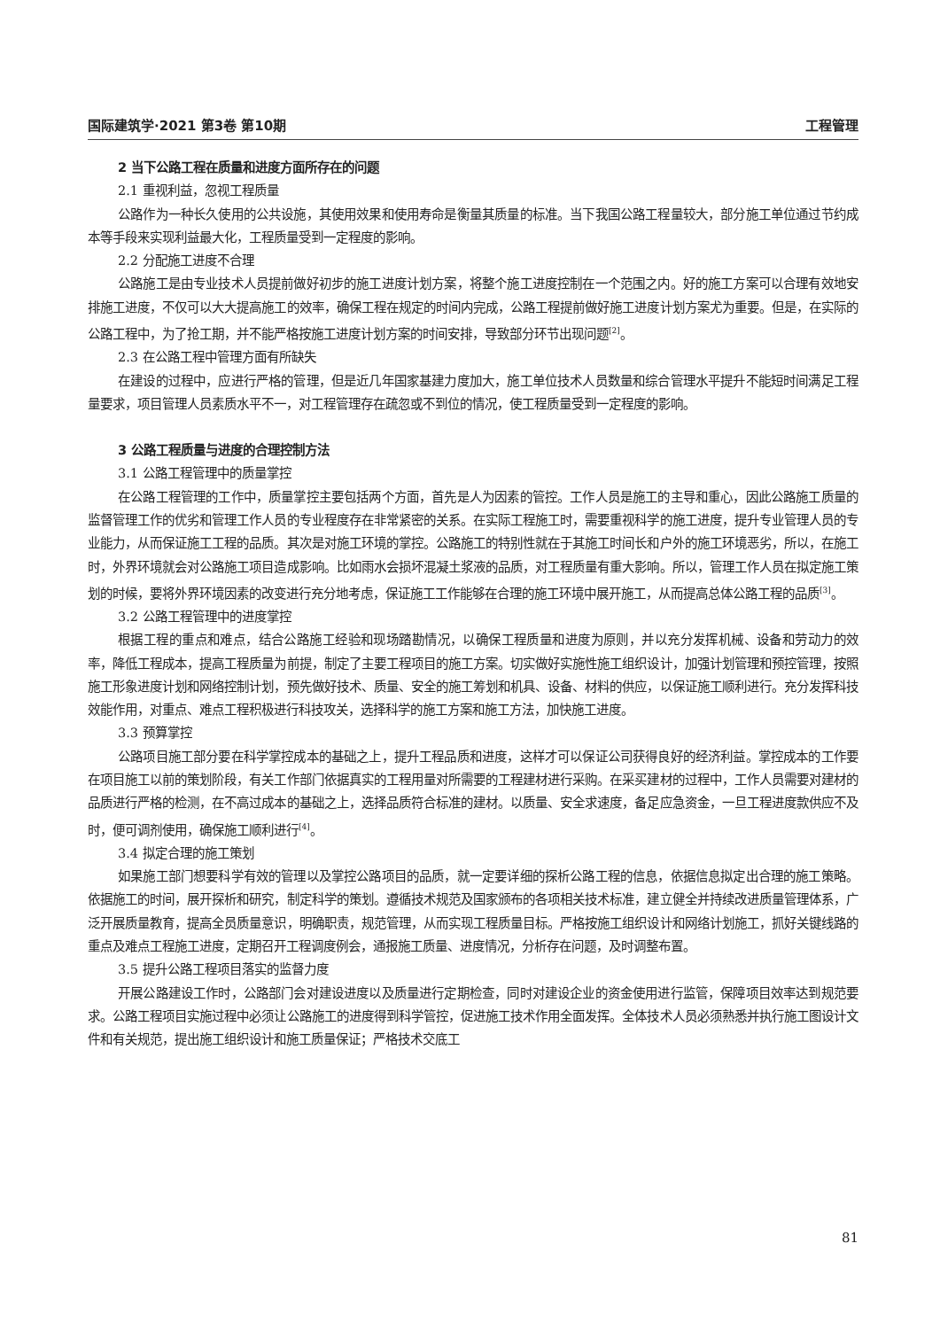国际建筑学·2021 第3卷 第10期 工程管理
2 当下公路工程在质量和进度方面所存在的问题
2.1 重视利益，忽视工程质量
公路作为一种长久使用的公共设施，其使用效果和使用寿命是衡量其质量的标准。当下我国公路工程量较大，部分施工单位通过节约成本等手段来实现利益最大化，工程质量受到一定程度的影响。
2.2 分配施工进度不合理
公路施工是由专业技术人员提前做好初步的施工进度计划方案，将整个施工进度控制在一个范围之内。好的施工方案可以合理有效地安排施工进度，不仅可以大大提高施工的效率，确保工程在规定的时间内完成，公路工程提前做好施工进度计划方案尤为重要。但是，在实际的公路工程中，为了抢工期，并不能严格按施工进度计划方案的时间安排，导致部分环节出现问题<sup>[2]</sup>。
2.3 在公路工程中管理方面有所缺失
在建设的过程中，应进行严格的管理，但是近几年国家基建力度加大，施工单位技术人员数量和综合管理水平提升不能短时间满足工程量要求，项目管理人员素质水平不一，对工程管理存在疏忽或不到位的情况，使工程质量受到一定程度的影响。
3 公路工程质量与进度的合理控制方法
3.1 公路工程管理中的质量掌控
在公路工程管理的工作中，质量掌控主要包括两个方面，首先是人为因素的管控。工作人员是施工的主导和重心，因此公路施工质量的监督管理工作的优劣和管理工作人员的专业程度存在非常紧密的关系。在实际工程施工时，需要重视科学的施工进度，提升专业管理人员的专业能力，从而保证施工工程的品质。其次是对施工环境的掌控。公路施工的特别性就在于其施工时间长和户外的施工环境恶劣，所以，在施工时，外界环境就会对公路施工项目造成影响。比如雨水会损坏混凝土浆液的品质，对工程质量有重大影响。所以，管理工作人员在拟定施工策划的时候，要将外界环境因素的改变进行充分地考虑，保证施工工作能够在合理的施工环境中展开施工，从而提高总体公路工程的品质<sup>[3]</sup>。
3.2 公路工程管理中的进度掌控
根据工程的重点和难点，结合公路施工经验和现场踏勘情况，以确保工程质量和进度为原则，并以充分发挥机械、设备和劳动力的效率，降低工程成本，提高工程质量为前提，制定了主要工程项目的施工方案。切实做好实施性施工组织设计，加强计划管理和预控管理，按照施工形象进度计划和网络控制计划，预先做好技术、质量、安全的施工筹划和机具、设备、材料的供应，以保证施工顺利进行。充分发挥科技效能作用，对重点、难点工程积极进行科技攻关，选择科学的施工方案和施工方法，加快施工进度。
3.3 预算掌控
公路项目施工部分要在科学掌控成本的基础之上，提升工程品质和进度，这样才可以保证公司获得良好的经济利益。掌控成本的工作要在项目施工以前的策划阶段，有关工作部门依据真实的工程用量对所需要的工程建材进行采购。在采买建材的过程中，工作人员需要对建材的品质进行严格的检测，在不高过成本的基础之上，选择品质符合标准的建材。以质量、安全求速度，备足应急资金，一旦工程进度款供应不及时，便可调剂使用，确保施工顺利进行<sup>[4]</sup>。
3.4 拟定合理的施工策划
如果施工部门想要科学有效的管理以及掌控公路项目的品质，就一定要详细的探析公路工程的信息，依据信息拟定出合理的施工策略。依据施工的时间，展开探析和研究，制定科学的策划。遵循技术规范及国家颁布的各项相关技术标准，建立健全并持续改进质量管理体系，广泛开展质量教育，提高全员质量意识，明确职责，规范管理，从而实现工程质量目标。严格按施工组织设计和网络计划施工，抓好关键线路的重点及难点工程施工进度，定期召开工程调度例会，通报施工质量、进度情况，分析存在问题，及时调整布置。
3.5 提升公路工程项目落实的监督力度
开展公路建设工作时，公路部门会对建设进度以及质量进行定期检查，同时对建设企业的资金使用进行监管，保障项目效率达到规范要求。公路工程项目实施过程中必须让公路施工的进度得到科学管控，促进施工技术作用全面发挥。全体技术人员必须熟悉并执行施工图设计文件和有关规范，提出施工组织设计和施工质量保证；严格技术交底工
81